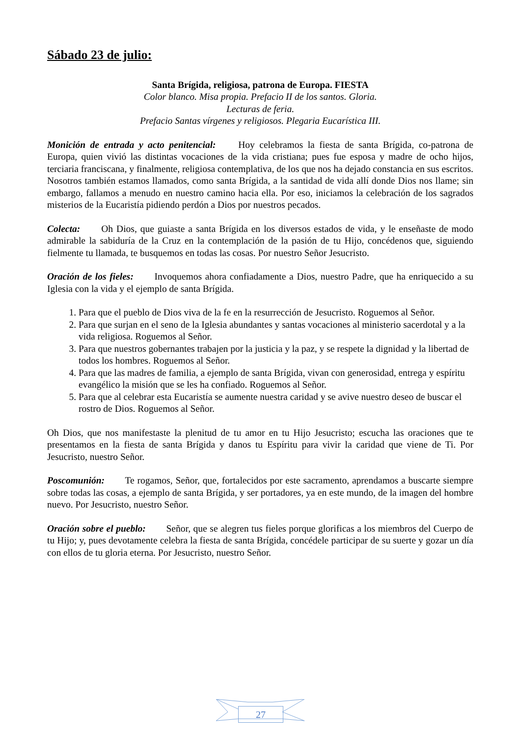Sábado 23 de julio:
Santa Brígida, religiosa, patrona de Europa. FIESTA
Color blanco. Misa propia. Prefacio II de los santos. Gloria.
Lecturas de feria.
Prefacio Santas vírgenes y religiosos. Plegaria Eucarística III.
Monición de entrada y acto penitencial: Hoy celebramos la fiesta de santa Brígida, co-patrona de Europa, quien vivió las distintas vocaciones de la vida cristiana; pues fue esposa y madre de ocho hijos, terciaria franciscana, y finalmente, religiosa contemplativa, de los que nos ha dejado constancia en sus escritos.
Nosotros también estamos llamados, como santa Brígida, a la santidad de vida allí donde Dios nos llame; sin embargo, fallamos a menudo en nuestro camino hacia ella. Por eso, iniciamos la celebración de los sagrados misterios de la Eucaristía pidiendo perdón a Dios por nuestros pecados.
Colecta: Oh Dios, que guiaste a santa Brígida en los diversos estados de vida, y le enseñaste de modo admirable la sabiduría de la Cruz en la contemplación de la pasión de tu Hijo, concédenos que, siguiendo fielmente tu llamada, te busquemos en todas las cosas. Por nuestro Señor Jesucristo.
Oración de los fieles: Invoquemos ahora confiadamente a Dios, nuestro Padre, que ha enriquecido a su Iglesia con la vida y el ejemplo de santa Brígida.
1. Para que el pueblo de Dios viva de la fe en la resurrección de Jesucristo. Roguemos al Señor.
2. Para que surjan en el seno de la Iglesia abundantes y santas vocaciones al ministerio sacerdotal y a la vida religiosa. Roguemos al Señor.
3. Para que nuestros gobernantes trabajen por la justicia y la paz, y se respete la dignidad y la libertad de todos los hombres. Roguemos al Señor.
4. Para que las madres de familia, a ejemplo de santa Brígida, vivan con generosidad, entrega y espíritu evangélico la misión que se les ha confiado. Roguemos al Señor.
5. Para que al celebrar esta Eucaristía se aumente nuestra caridad y se avive nuestro deseo de buscar el rostro de Dios. Roguemos al Señor.
Oh Dios, que nos manifestaste la plenitud de tu amor en tu Hijo Jesucristo; escucha las oraciones que te presentamos en la fiesta de santa Brígida y danos tu Espíritu para vivir la caridad que viene de Ti. Por Jesucristo, nuestro Señor.
Poscomunión: Te rogamos, Señor, que, fortalecidos por este sacramento, aprendamos a buscarte siempre sobre todas las cosas, a ejemplo de santa Brígida, y ser portadores, ya en este mundo, de la imagen del hombre nuevo. Por Jesucristo, nuestro Señor.
Oración sobre el pueblo: Señor, que se alegren tus fieles porque glorificas a los miembros del Cuerpo de tu Hijo; y, pues devotamente celebra la fiesta de santa Brígida, concédele participar de su suerte y gozar un día con ellos de tu gloria eterna. Por Jesucristo, nuestro Señor.
27